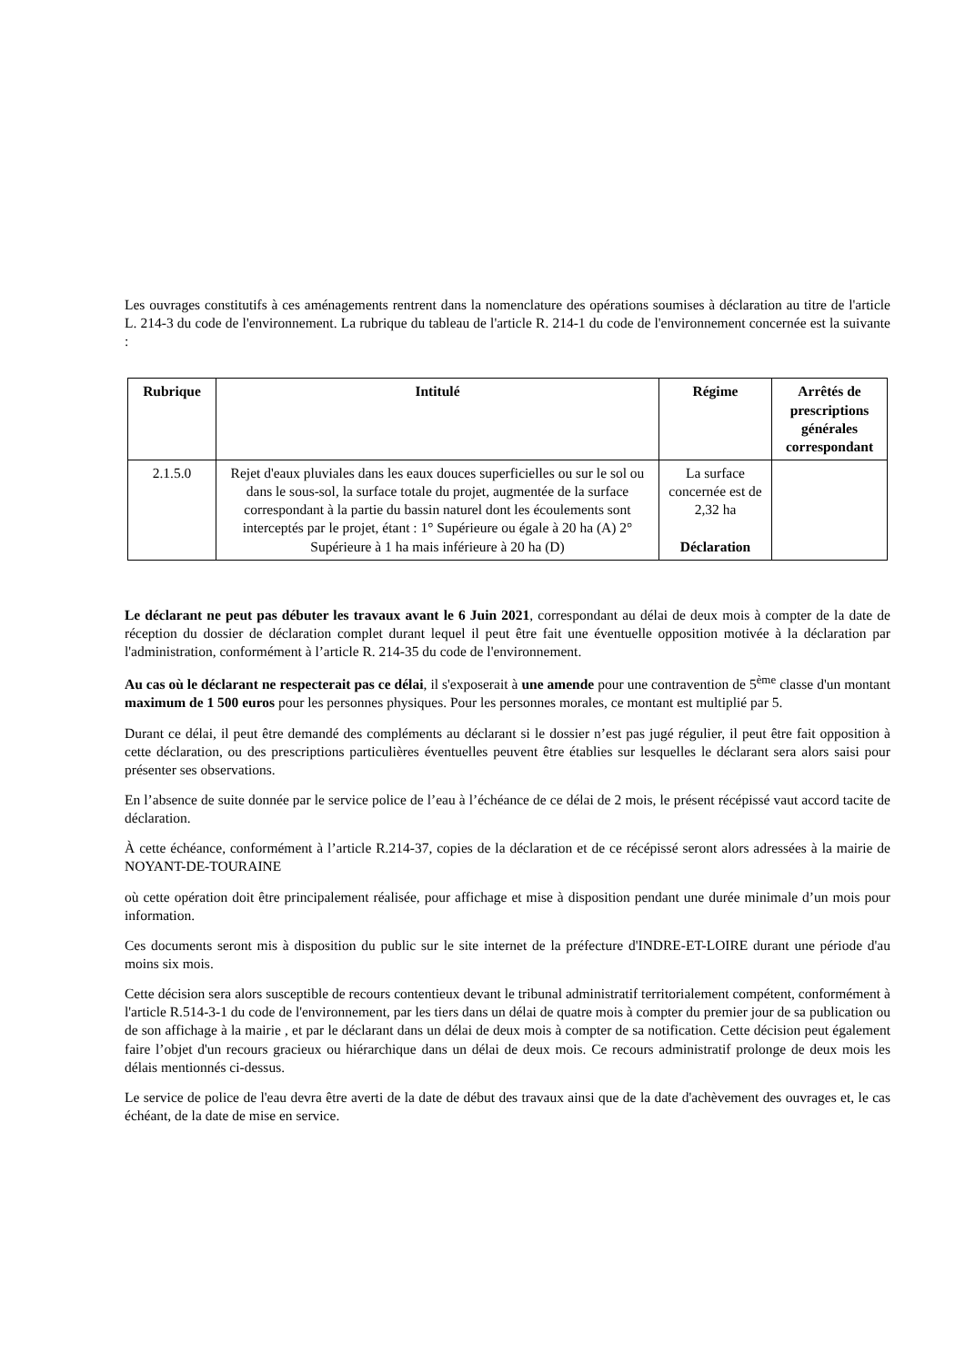Les ouvrages constitutifs à ces aménagements rentrent dans la nomenclature des opérations soumises à déclaration au titre de l'article L. 214-3 du code de l'environnement. La rubrique du tableau de l'article R. 214-1 du code de l'environnement concernée est la suivante :
| Rubrique | Intitulé | Régime | Arrêtés de prescriptions générales correspondant |
| --- | --- | --- | --- |
| 2.1.5.0 | Rejet d'eaux pluviales dans les eaux douces superficielles ou sur le sol ou dans le sous-sol, la surface totale du projet, augmentée de la surface correspondant à la partie du bassin naturel dont les écoulements sont interceptés par le projet, étant : 1° Supérieure ou égale à 20 ha (A) 2° Supérieure à 1 ha mais inférieure à 20 ha (D) | La surface concernée est de 2,32 ha Déclaration | |
Le déclarant ne peut pas débuter les travaux avant le 6 Juin 2021, correspondant au délai de deux mois à compter de la date de réception du dossier de déclaration complet durant lequel il peut être fait une éventuelle opposition motivée à la déclaration par l'administration, conformément à l’article R. 214-35 du code de l'environnement.
Au cas où le déclarant ne respecterait pas ce délai, il s'exposerait à une amende pour une contravention de 5<sup>ème</sup> classe d'un montant maximum de 1 500 euros pour les personnes physiques. Pour les personnes morales, ce montant est multiplié par 5.
Durant ce délai, il peut être demandé des compléments au déclarant si le dossier n’est pas jugé régulier, il peut être fait opposition à cette déclaration, ou des prescriptions particulières éventuelles peuvent être établies sur lesquelles le déclarant sera alors saisi pour présenter ses observations.
En l’absence de suite donnée par le service police de l’eau à l’échéance de ce délai de 2 mois, le présent récépissé vaut accord tacite de déclaration.
À cette échéance, conformément à l’article R.214-37, copies de la déclaration et de ce récépissé seront alors adressées à la mairie de NOYANT-DE-TOURAINE
où cette opération doit être principalement réalisée, pour affichage et mise à disposition pendant une durée minimale d’un mois pour information.
Ces documents seront mis à disposition du public sur le site internet de la préfecture d'INDRE-ET-LOIRE durant une période d'au moins six mois.
Cette décision sera alors susceptible de recours contentieux devant le tribunal administratif territorialement compétent, conformément à l'article R.514-3-1 du code de l'environnement, par les tiers dans un délai de quatre mois à compter du premier jour de sa publication ou de son affichage à la mairie , et par le déclarant dans un délai de deux mois à compter de sa notification. Cette décision peut également faire l’objet d'un recours gracieux ou hiérarchique dans un délai de deux mois. Ce recours administratif prolonge de deux mois les délais mentionnés ci-dessus.
Le service de police de l'eau devra être averti de la date de début des travaux ainsi que de la date d'achèvement des ouvrages et, le cas échéant, de la date de mise en service.